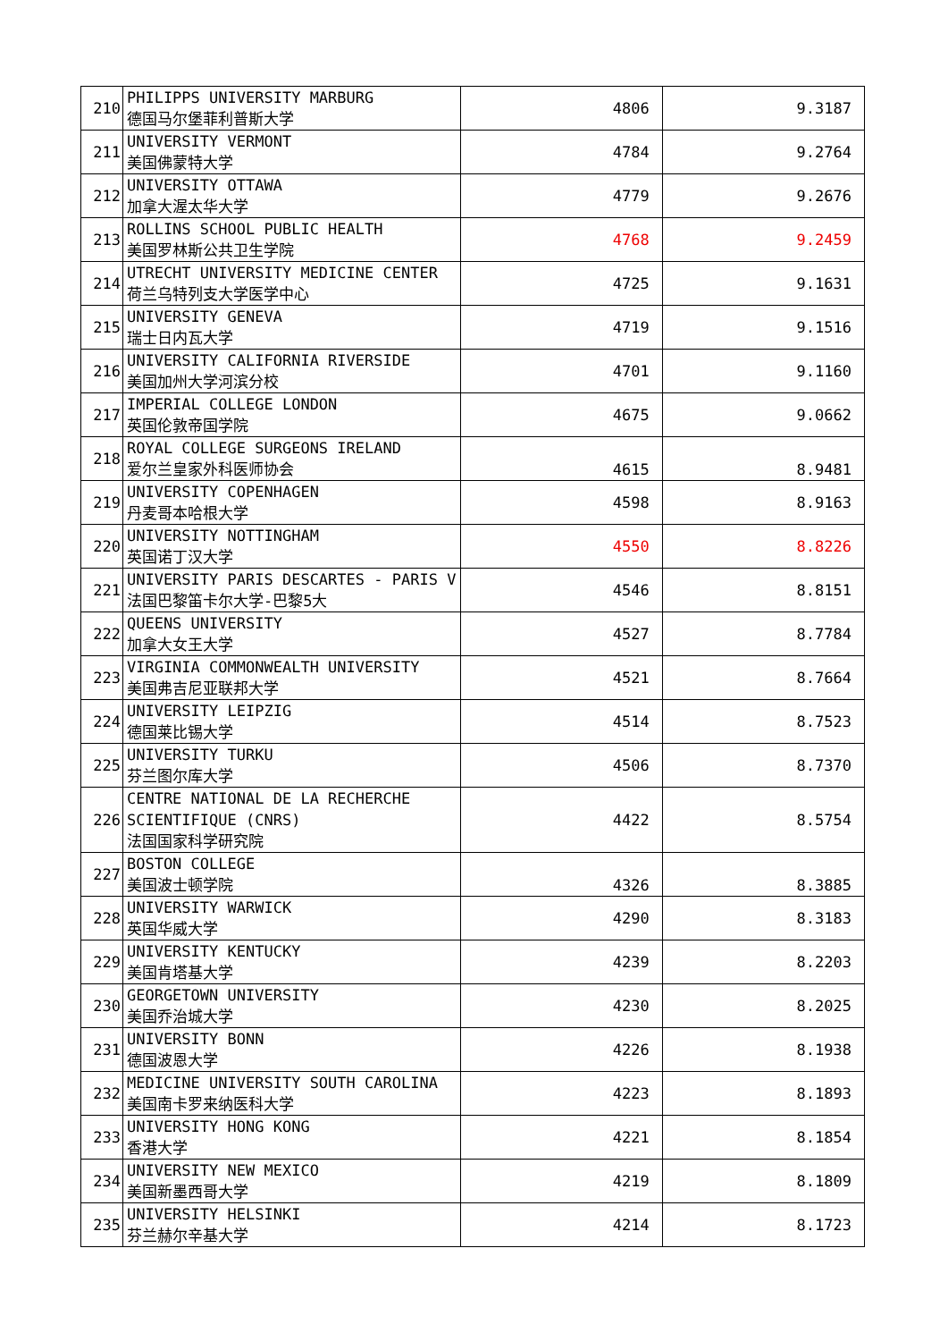| 210 | PHILIPPS UNIVERSITY MARBURG 德国马尔堡菲利普斯大学 | 4806 | 9.3187 |
| 211 | UNIVERSITY VERMONT 美国佛蒙特大学 | 4784 | 9.2764 |
| 212 | UNIVERSITY OTTAWA 加拿大渥太华大学 | 4779 | 9.2676 |
| 213 | ROLLINS SCHOOL PUBLIC HEALTH 美国罗林斯公共卫生学院 | 4768 | 9.2459 |
| 214 | UTRECHT UNIVERSITY MEDICINE CENTER 荷兰乌特列支大学医学中心 | 4725 | 9.1631 |
| 215 | UNIVERSITY GENEVA 瑞士日内瓦大学 | 4719 | 9.1516 |
| 216 | UNIVERSITY CALIFORNIA RIVERSIDE 美国加州大学河滨分校 | 4701 | 9.1160 |
| 217 | IMPERIAL COLLEGE LONDON 英国伦敦帝国学院 | 4675 | 9.0662 |
| 218 | ROYAL COLLEGE SURGEONS IRELAND 爱尔兰皇家外科医师协会 | 4615 | 8.9481 |
| 219 | UNIVERSITY COPENHAGEN 丹麦哥本哈根大学 | 4598 | 8.9163 |
| 220 | UNIVERSITY NOTTINGHAM 英国诺丁汉大学 | 4550 | 8.8226 |
| 221 | UNIVERSITY PARIS DESCARTES - PARIS V 法国巴黎笛卡尔大学-巴黎5大 | 4546 | 8.8151 |
| 222 | QUEENS UNIVERSITY 加拿大女王大学 | 4527 | 8.7784 |
| 223 | VIRGINIA COMMONWEALTH UNIVERSITY 美国弗吉尼亚联邦大学 | 4521 | 8.7664 |
| 224 | UNIVERSITY LEIPZIG 德国莱比锡大学 | 4514 | 8.7523 |
| 225 | UNIVERSITY TURKU 芬兰图尔库大学 | 4506 | 8.7370 |
| 226 | CENTRE NATIONAL DE LA RECHERCHE SCIENTIFIQUE (CNRS) 法国国家科学研究院 | 4422 | 8.5754 |
| 227 | BOSTON COLLEGE 美国波士顿学院 | 4326 | 8.3885 |
| 228 | UNIVERSITY WARWICK 英国华威大学 | 4290 | 8.3183 |
| 229 | UNIVERSITY KENTUCKY 美国肯塔基大学 | 4239 | 8.2203 |
| 230 | GEORGETOWN UNIVERSITY 美国乔治城大学 | 4230 | 8.2025 |
| 231 | UNIVERSITY BONN 德国波恩大学 | 4226 | 8.1938 |
| 232 | MEDICINE UNIVERSITY SOUTH CAROLINA 美国南卡罗来纳医科大学 | 4223 | 8.1893 |
| 233 | UNIVERSITY HONG KONG 香港大学 | 4221 | 8.1854 |
| 234 | UNIVERSITY NEW MEXICO 美国新墨西哥大学 | 4219 | 8.1809 |
| 235 | UNIVERSITY HELSINKI 芬兰赫尔辛基大学 | 4214 | 8.1723 |